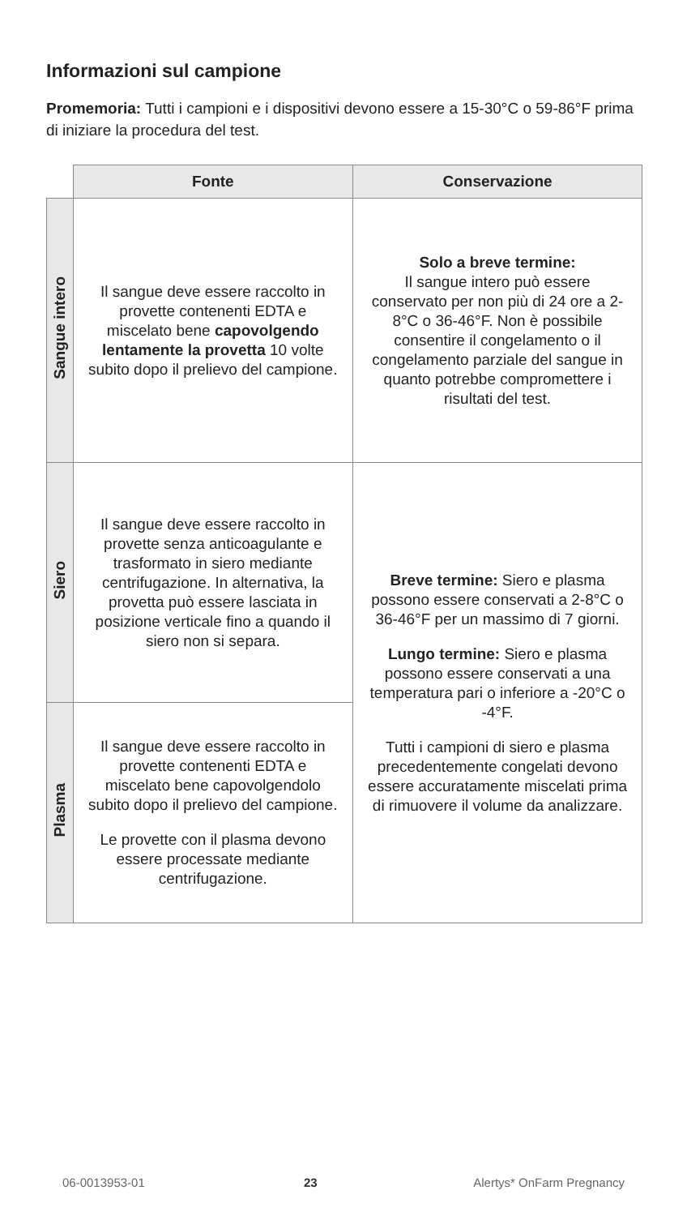Informazioni sul campione
Promemoria: Tutti i campioni e i dispositivi devono essere a 15-30°C o 59-86°F prima di iniziare la procedura del test.
| | Fonte | Conservazione |
| --- | --- | --- |
| Sangue intero | Il sangue deve essere raccolto in provette contenenti EDTA e miscelato bene capovolgendo lentamente la provetta 10 volte subito dopo il prelievo del campione. | Solo a breve termine: Il sangue intero può essere conservato per non più di 24 ore a 2-8°C o 36-46°F. Non è possibile consentire il congelamento o il congelamento parziale del sangue in quanto potrebbe compromettere i risultati del test. |
| Siero | Il sangue deve essere raccolto in provette senza anticoagulante e trasformato in siero mediante centrifugazione. In alternativa, la provetta può essere lasciata in posizione verticale fino a quando il siero non si separa. | Breve termine: Siero e plasma possono essere conservati a 2-8°C o 36-46°F per un massimo di 7 giorni. Lungo termine: Siero e plasma possono essere conservati a una temperatura pari o inferiore a -20°C o -4°F. Tutti i campioni di siero e plasma precedentemente congelati devono essere accuratamente miscelati prima di rimuovere il volume da analizzare. |
| Plasma | Il sangue deve essere raccolto in provette contenenti EDTA e miscelato bene capovolgendolo subito dopo il prelievo del campione. Le provette con il plasma devono essere processate mediante centrifugazione. | |
06-0013953-01 23 Alertys* OnFarm Pregnancy